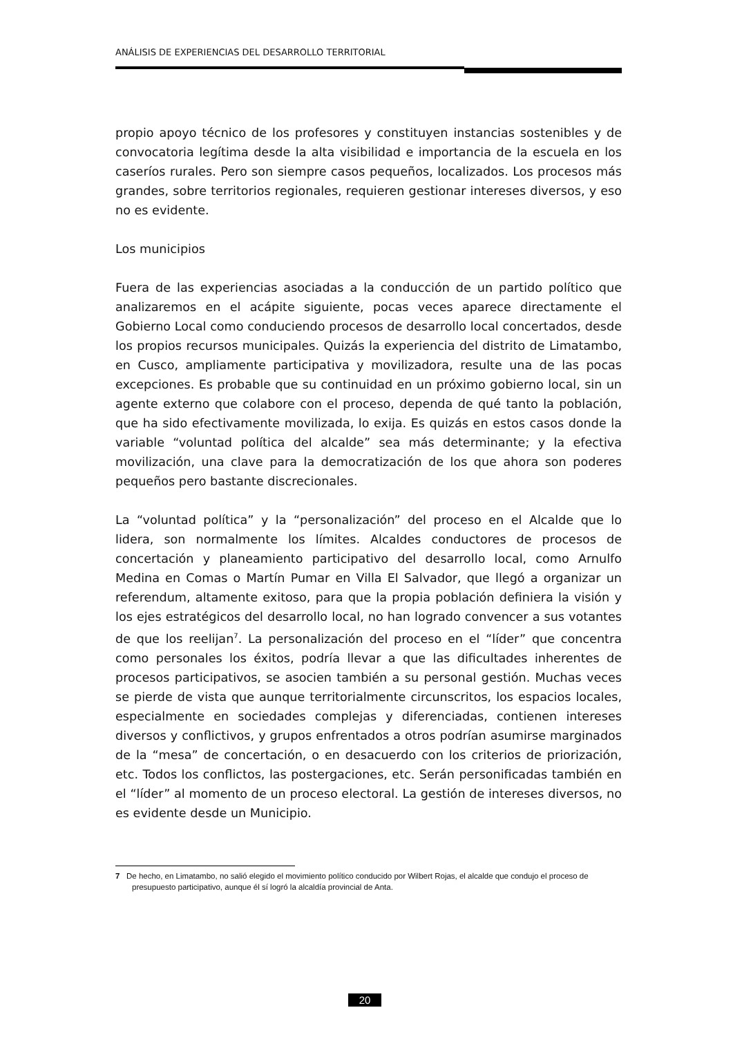ANÁLISIS DE EXPERIENCIAS DEL DESARROLLO TERRITORIAL
propio apoyo técnico de los profesores y constituyen instancias sostenibles y de convocatoria legítima desde la alta visibilidad e importancia de la escuela en los caseríos rurales. Pero son siempre casos pequeños, localizados. Los procesos más grandes, sobre territorios regionales, requieren gestionar intereses diversos, y eso no es evidente.
Los municipios
Fuera de las experiencias asociadas a la conducción de un partido político que analizaremos en el acápite siguiente, pocas veces aparece directamente el Gobierno Local como conduciendo procesos de desarrollo local concertados, desde los propios recursos municipales. Quizás la experiencia del distrito de Limatambo, en Cusco, ampliamente participativa y movilizadora, resulte una de las pocas excepciones. Es probable que su continuidad en un próximo gobierno local, sin un agente externo que colabore con el proceso, dependa de qué tanto la población, que ha sido efectivamente movilizada, lo exija. Es quizás en estos casos donde la variable “voluntad política del alcalde” sea más determinante; y la efectiva movilización, una clave para la democratización de los que ahora son poderes pequeños pero bastante discrecionales.
La “voluntad política” y la “personalización” del proceso en el Alcalde que lo lidera, son normalmente los límites. Alcaldes conductores de procesos de concertación y planeamiento participativo del desarrollo local, como Arnulfo Medina en Comas o Martín Pumar en Villa El Salvador, que llegó a organizar un referendum, altamente exitoso, para que la propia población definiera la visión y los ejes estratégicos del desarrollo local, no han logrado convencer a sus votantes de que los reelijan<sup>7</sup>. La personalización del proceso en el “líder” que concentra como personales los éxitos, podría llevar a que las dificultades inherentes de procesos participativos, se asocien también a su personal gestión. Muchas veces se pierde de vista que aunque territorialmente circunscritos, los espacios locales, especialmente en sociedades complejas y diferenciadas, contienen intereses diversos y conflictivos, y grupos enfrentados a otros podrían asumirse marginados de la “mesa” de concertación, o en desacuerdo con los criterios de priorización, etc. Todos los conflictos, las postergaciones, etc. Serán personificadas también en el “líder” al momento de un proceso electoral. La gestión de intereses diversos, no es evidente desde un Municipio.
7 De hecho, en Limatambo, no salió elegido el movimiento político conducido por Wilbert Rojas, el alcalde que condujo el proceso de presupuesto participativo, aunque él sí logró la alcaldía provincial de Anta.
20